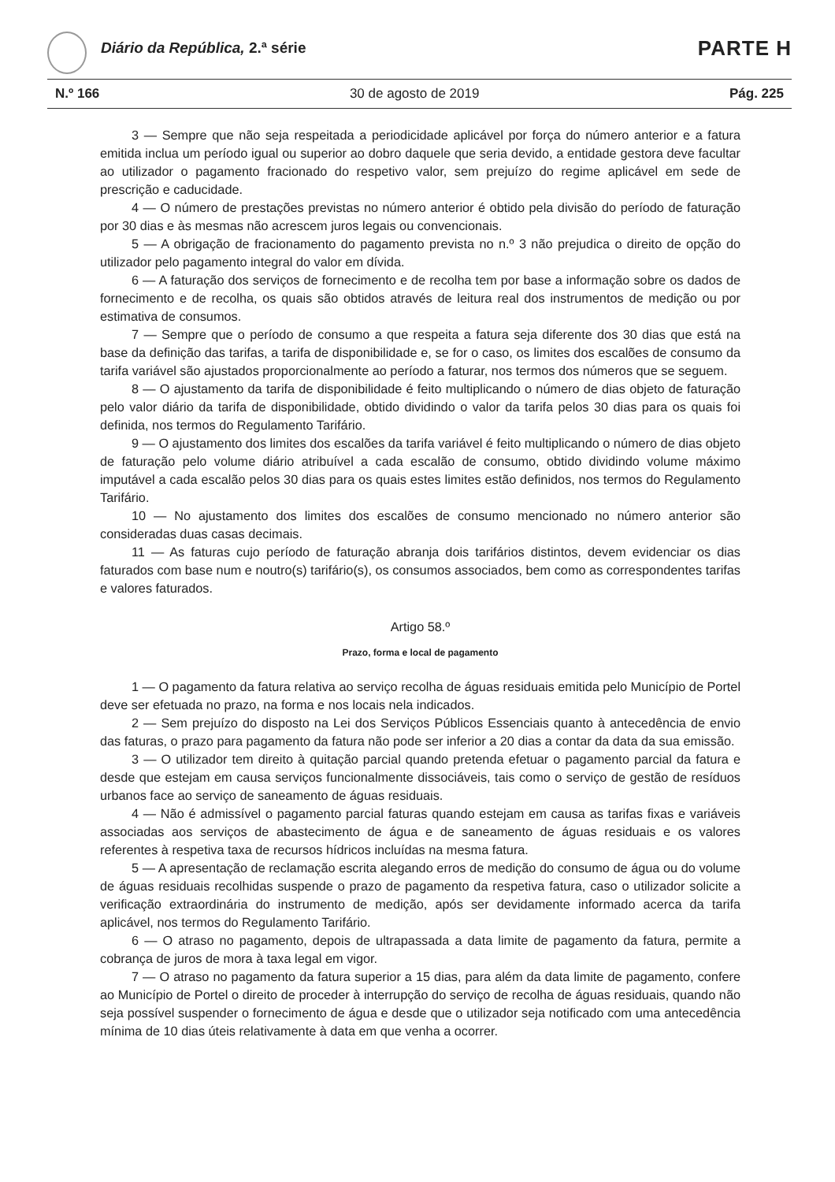Diário da República, 2.ª série PARTE H
N.º 166 30 de agosto de 2019 Pág. 225
3 — Sempre que não seja respeitada a periodicidade aplicável por força do número anterior e a fatura emitida inclua um período igual ou superior ao dobro daquele que seria devido, a entidade gestora deve facultar ao utilizador o pagamento fracionado do respetivo valor, sem prejuízo do regime aplicável em sede de prescrição e caducidade.
4 — O número de prestações previstas no número anterior é obtido pela divisão do período de faturação por 30 dias e às mesmas não acrescem juros legais ou convencionais.
5 — A obrigação de fracionamento do pagamento prevista no n.º 3 não prejudica o direito de opção do utilizador pelo pagamento integral do valor em dívida.
6 — A faturação dos serviços de fornecimento e de recolha tem por base a informação sobre os dados de fornecimento e de recolha, os quais são obtidos através de leitura real dos instrumentos de medição ou por estimativa de consumos.
7 — Sempre que o período de consumo a que respeita a fatura seja diferente dos 30 dias que está na base da definição das tarifas, a tarifa de disponibilidade e, se for o caso, os limites dos escalões de consumo da tarifa variável são ajustados proporcionalmente ao período a faturar, nos termos dos números que se seguem.
8 — O ajustamento da tarifa de disponibilidade é feito multiplicando o número de dias objeto de faturação pelo valor diário da tarifa de disponibilidade, obtido dividindo o valor da tarifa pelos 30 dias para os quais foi definida, nos termos do Regulamento Tarifário.
9 — O ajustamento dos limites dos escalões da tarifa variável é feito multiplicando o número de dias objeto de faturação pelo volume diário atribuível a cada escalão de consumo, obtido dividindo volume máximo imputável a cada escalão pelos 30 dias para os quais estes limites estão definidos, nos termos do Regulamento Tarifário.
10 — No ajustamento dos limites dos escalões de consumo mencionado no número anterior são consideradas duas casas decimais.
11 — As faturas cujo período de faturação abranja dois tarifários distintos, devem evidenciar os dias faturados com base num e noutro(s) tarifário(s), os consumos associados, bem como as correspondentes tarifas e valores faturados.
Artigo 58.º
Prazo, forma e local de pagamento
1 — O pagamento da fatura relativa ao serviço recolha de águas residuais emitida pelo Município de Portel deve ser efetuada no prazo, na forma e nos locais nela indicados.
2 — Sem prejuízo do disposto na Lei dos Serviços Públicos Essenciais quanto à antecedência de envio das faturas, o prazo para pagamento da fatura não pode ser inferior a 20 dias a contar da data da sua emissão.
3 — O utilizador tem direito à quitação parcial quando pretenda efetuar o pagamento parcial da fatura e desde que estejam em causa serviços funcionalmente dissociáveis, tais como o serviço de gestão de resíduos urbanos face ao serviço de saneamento de águas residuais.
4 — Não é admissível o pagamento parcial faturas quando estejam em causa as tarifas fixas e variáveis associadas aos serviços de abastecimento de água e de saneamento de águas residuais e os valores referentes à respetiva taxa de recursos hídricos incluídas na mesma fatura.
5 — A apresentação de reclamação escrita alegando erros de medição do consumo de água ou do volume de águas residuais recolhidas suspende o prazo de pagamento da respetiva fatura, caso o utilizador solicite a verificação extraordinária do instrumento de medição, após ser devidamente informado acerca da tarifa aplicável, nos termos do Regulamento Tarifário.
6 — O atraso no pagamento, depois de ultrapassada a data limite de pagamento da fatura, permite a cobrança de juros de mora à taxa legal em vigor.
7 — O atraso no pagamento da fatura superior a 15 dias, para além da data limite de pagamento, confere ao Município de Portel o direito de proceder à interrupção do serviço de recolha de águas residuais, quando não seja possível suspender o fornecimento de água e desde que o utilizador seja notificado com uma antecedência mínima de 10 dias úteis relativamente à data em que venha a ocorrer.